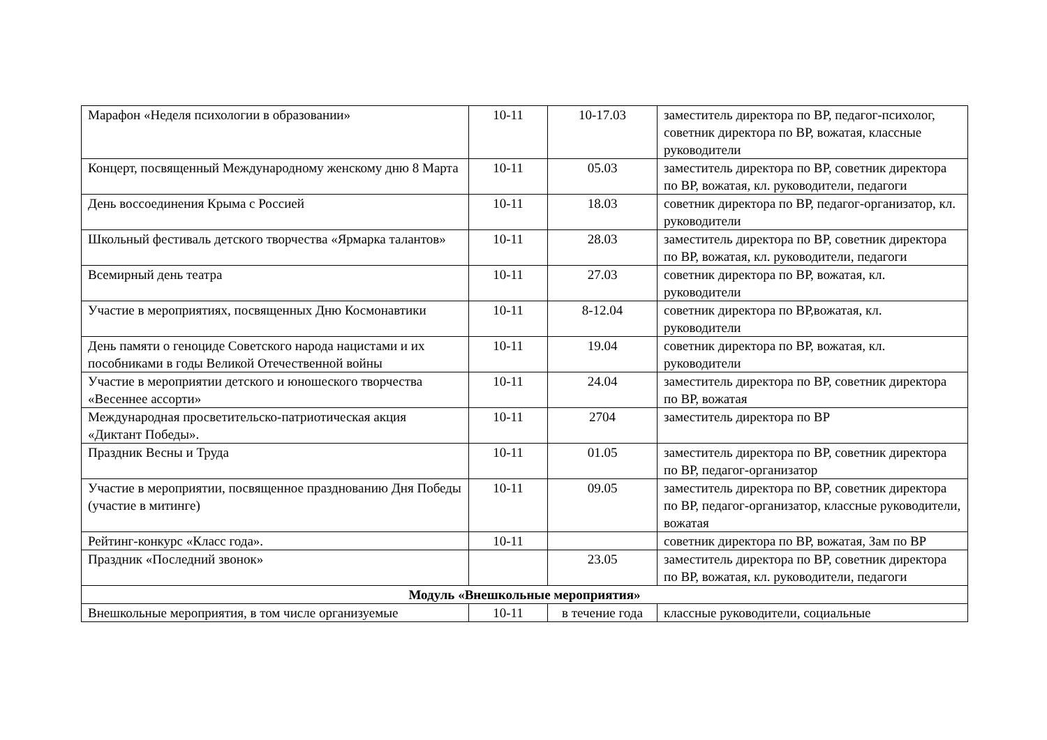| Марафон «Неделя психологии в образовании» | 10-11 | 10-17.03 | заместитель директора по ВР, педагог-психолог, советник директора по ВР, вожатая, классные руководители |
| Концерт, посвященный Международному женскому дню 8 Марта | 10-11 | 05.03 | заместитель директора по ВР, советник директора по ВР, вожатая, кл. руководители, педагоги |
| День воссоединения Крыма с Россией | 10-11 | 18.03 | советник директора по ВР, педагог-организатор, кл. руководители |
| Школьный фестиваль детского творчества «Ярмарка талантов» | 10-11 | 28.03 | заместитель директора по ВР, советник директора по ВР, вожатая, кл. руководители, педагоги |
| Всемирный день театра | 10-11 | 27.03 | советник директора по ВР, вожатая, кл. руководители |
| Участие в мероприятиях, посвященных Дню Космонавтики | 10-11 | 8-12.04 | советник директора по ВР,вожатая, кл. руководители |
| День памяти о геноциде Советского народа нацистами и их пособниками в годы Великой Отечественной войны | 10-11 | 19.04 | советник директора по ВР, вожатая, кл. руководители |
| Участие в мероприятии детского и юношеского творчества «Весеннее ассорти» | 10-11 | 24.04 | заместитель директора по ВР, советник директора по ВР, вожатая |
| Международная просветительско-патриотическая акция «Диктант Победы». | 10-11 | 2704 | заместитель директора по ВР |
| Праздник Весны и Труда | 10-11 | 01.05 | заместитель директора по ВР, советник директора по ВР, педагог-организатор |
| Участие в мероприятии, посвященное празднованию Дня Победы (участие в митинге) | 10-11 | 09.05 | заместитель директора по ВР, советник директора по ВР, педагог-организатор, классные руководители, вожатая |
| Рейтинг-конкурс «Класс года». | 10-11 | | советник директора по ВР, вожатая, Зам по ВР |
| Праздник «Последний звонок» | | 23.05 | заместитель директора по ВР, советник директора по ВР, вожатая, кл. руководители, педагоги |
| Модуль «Внешкольные мероприятия» | | | |
| Внешкольные мероприятия, в том числе организуемые | 10-11 | в течение года | классные руководители, социальные |